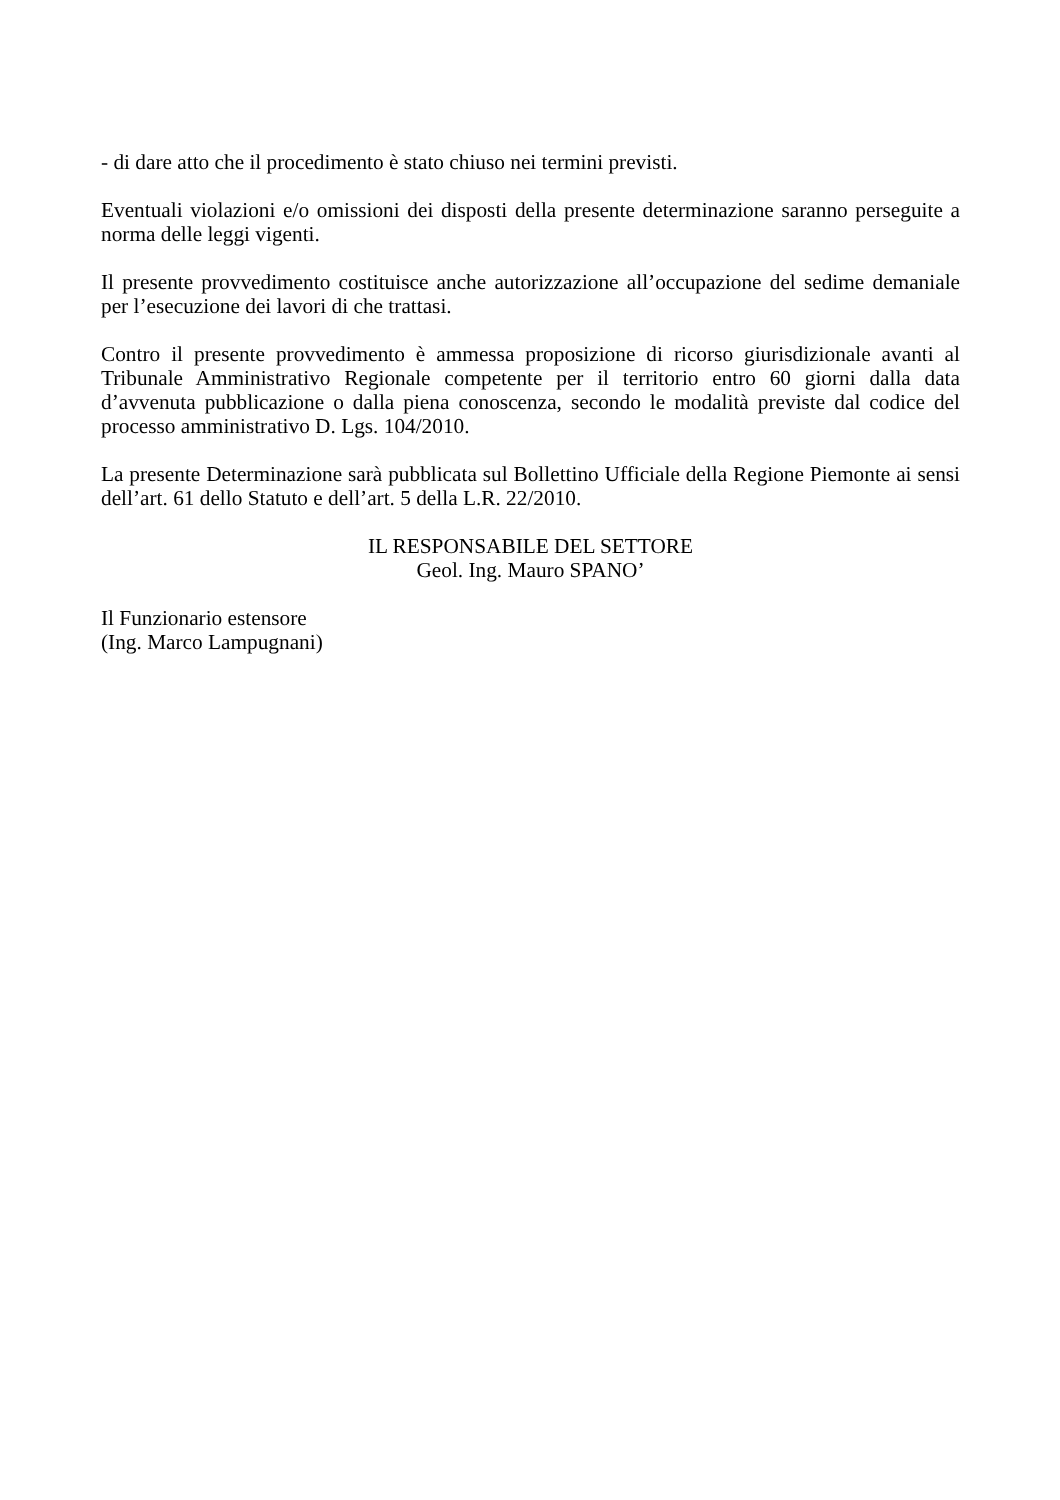- di dare atto che il procedimento è stato chiuso nei termini previsti.
Eventuali violazioni e/o omissioni dei disposti della presente determinazione saranno perseguite a norma delle leggi vigenti.
Il presente provvedimento costituisce anche autorizzazione all’occupazione del sedime demaniale per l’esecuzione dei lavori di che trattasi.
Contro il presente provvedimento è ammessa proposizione di ricorso giurisdizionale avanti al Tribunale Amministrativo Regionale competente per il territorio entro 60 giorni dalla data d’avvenuta pubblicazione o dalla piena conoscenza, secondo le modalità previste dal codice del processo amministrativo D. Lgs. 104/2010.
La presente Determinazione sarà pubblicata sul Bollettino Ufficiale della Regione Piemonte ai sensi dell’art. 61 dello Statuto e dell’art. 5 della L.R. 22/2010.
IL RESPONSABILE DEL SETTORE
Geol. Ing. Mauro SPANO’
Il Funzionario estensore
(Ing. Marco Lampugnani)